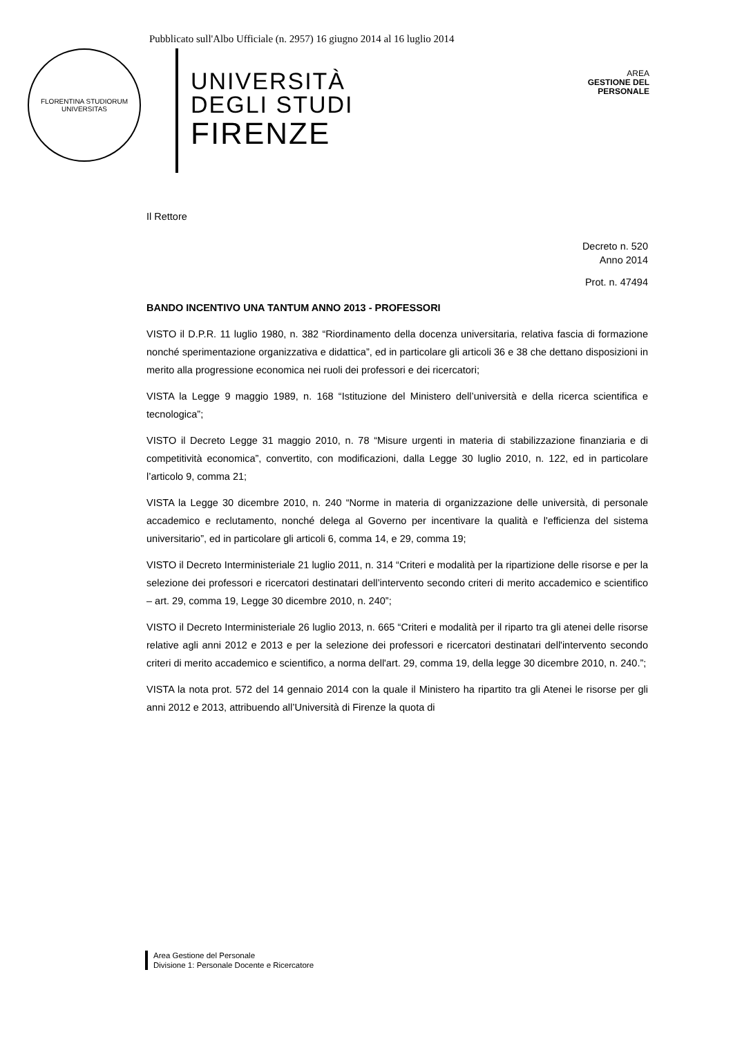Pubblicato sull'Albo Ufficiale (n. 2957) 16 giugno 2014 al 16 luglio 2014
FLORENTINA STUDIORUM UNIVERSITAS
UNIVERSITÀ
DEGLI STUDI
FIRENZE
AREA
GESTIONE DEL
PERSONALE
Il Rettore
Decreto n. 520
Anno 2014
Prot. n. 47494
BANDO INCENTIVO UNA TANTUM ANNO 2013 - PROFESSORI
VISTO il D.P.R. 11 luglio 1980, n. 382 “Riordinamento della docenza universitaria, relativa fascia di formazione nonché sperimentazione organizzativa e didattica”, ed in particolare gli articoli 36 e 38 che dettano disposizioni in merito alla progressione economica nei ruoli dei professori e dei ricercatori;
VISTA la Legge 9 maggio 1989, n. 168 “Istituzione del Ministero dell’università e della ricerca scientifica e tecnologica”;
VISTO il Decreto Legge 31 maggio 2010, n. 78 “Misure urgenti in materia di stabilizzazione finanziaria e di competitività economica”, convertito, con modificazioni, dalla Legge 30 luglio 2010, n. 122, ed in particolare l’articolo 9, comma 21;
VISTA la Legge 30 dicembre 2010, n. 240 “Norme in materia di organizzazione delle università, di personale accademico e reclutamento, nonché delega al Governo per incentivare la qualità e l'efficienza del sistema universitario”, ed in particolare gli articoli 6, comma 14, e 29, comma 19;
VISTO il Decreto Interministeriale 21 luglio 2011, n. 314 “Criteri e modalità per la ripartizione delle risorse e per la selezione dei professori e ricercatori destinatari dell’intervento secondo criteri di merito accademico e scientifico – art. 29, comma 19, Legge 30 dicembre 2010, n. 240”;
VISTO il Decreto Interministeriale 26 luglio 2013, n. 665 “Criteri e modalità per il riparto tra gli atenei delle risorse relative agli anni 2012 e 2013 e per la selezione dei professori e ricercatori destinatari dell'intervento secondo criteri di merito accademico e scientifico, a norma dell'art. 29, comma 19, della legge 30 dicembre 2010, n. 240.”;
VISTA la nota prot. 572 del 14 gennaio 2014 con la quale il Ministero ha ripartito tra gli Atenei le risorse per gli anni 2012 e 2013, attribuendo all’Università di Firenze la quota di
Area Gestione del Personale
Divisione 1: Personale Docente e Ricercatore